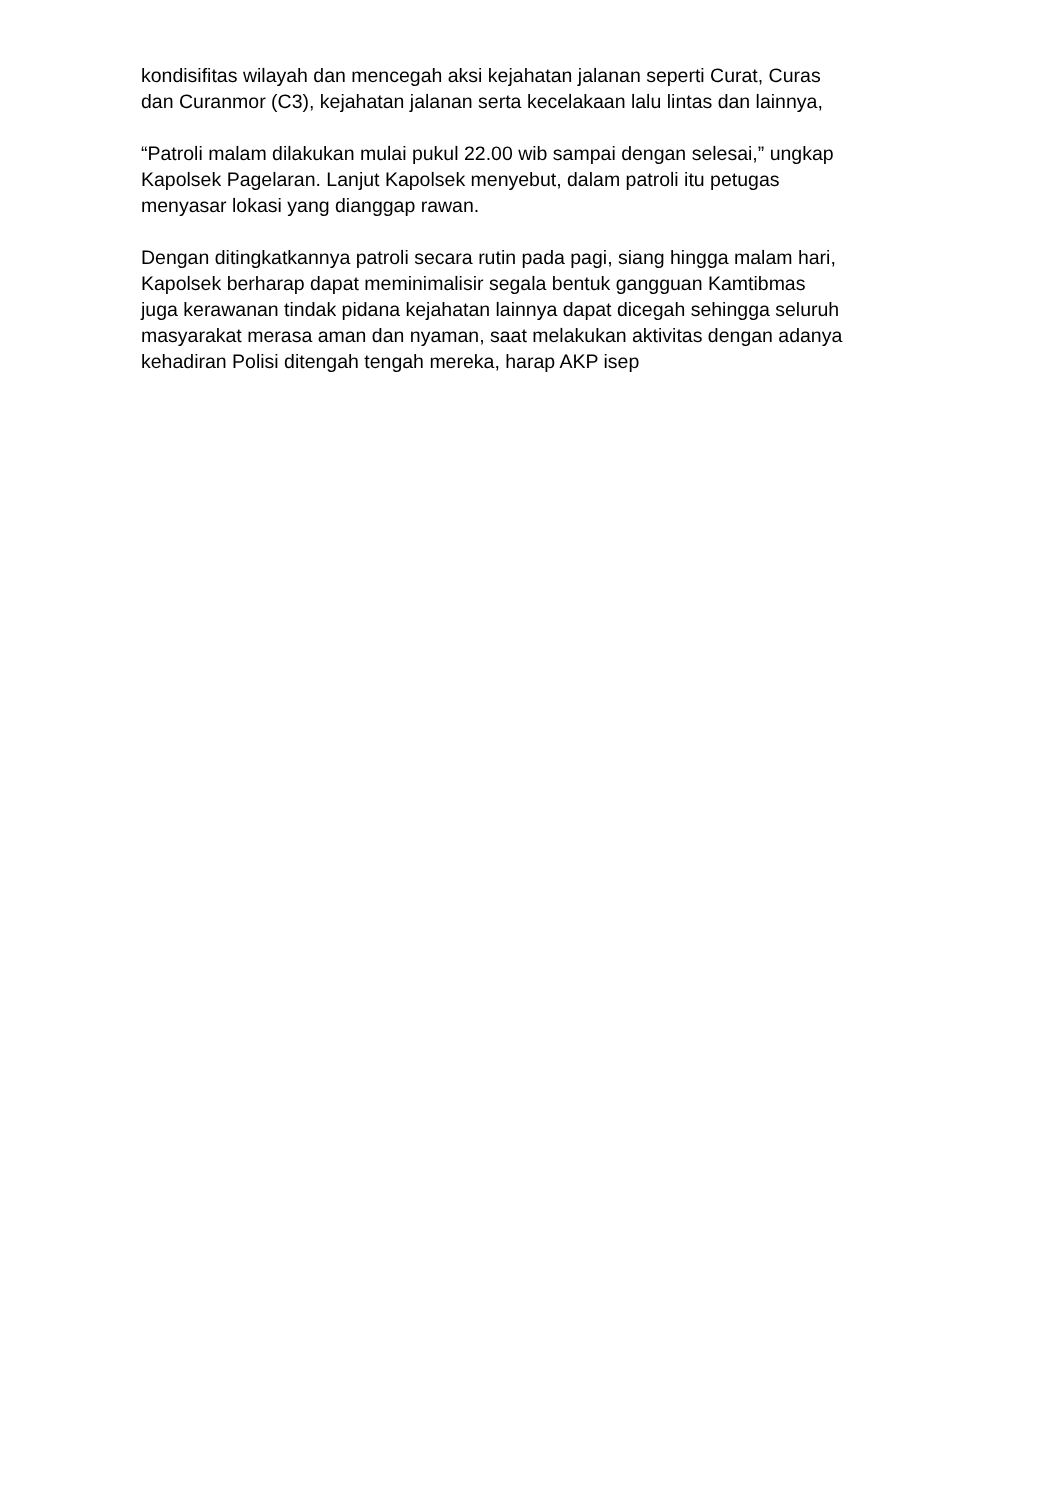kondisifitas wilayah dan mencegah aksi kejahatan jalanan seperti Curat, Curas
dan Curanmor (C3), kejahatan jalanan serta kecelakaan lalu lintas dan lainnya,
“Patroli malam dilakukan mulai pukul 22.00 wib sampai dengan selesai,” ungkap
Kapolsek Pagelaran. Lanjut Kapolsek menyebut, dalam patroli itu petugas
menyasar lokasi yang dianggap rawan.
Dengan ditingkatkannya patroli secara rutin pada pagi, siang hingga malam hari,
Kapolsek berharap dapat meminimalisir segala bentuk gangguan Kamtibmas
juga kerawanan tindak pidana kejahatan lainnya dapat dicegah sehingga seluruh
masyarakat merasa aman dan nyaman, saat melakukan aktivitas dengan adanya
kehadiran Polisi ditengah tengah mereka, harap AKP isep